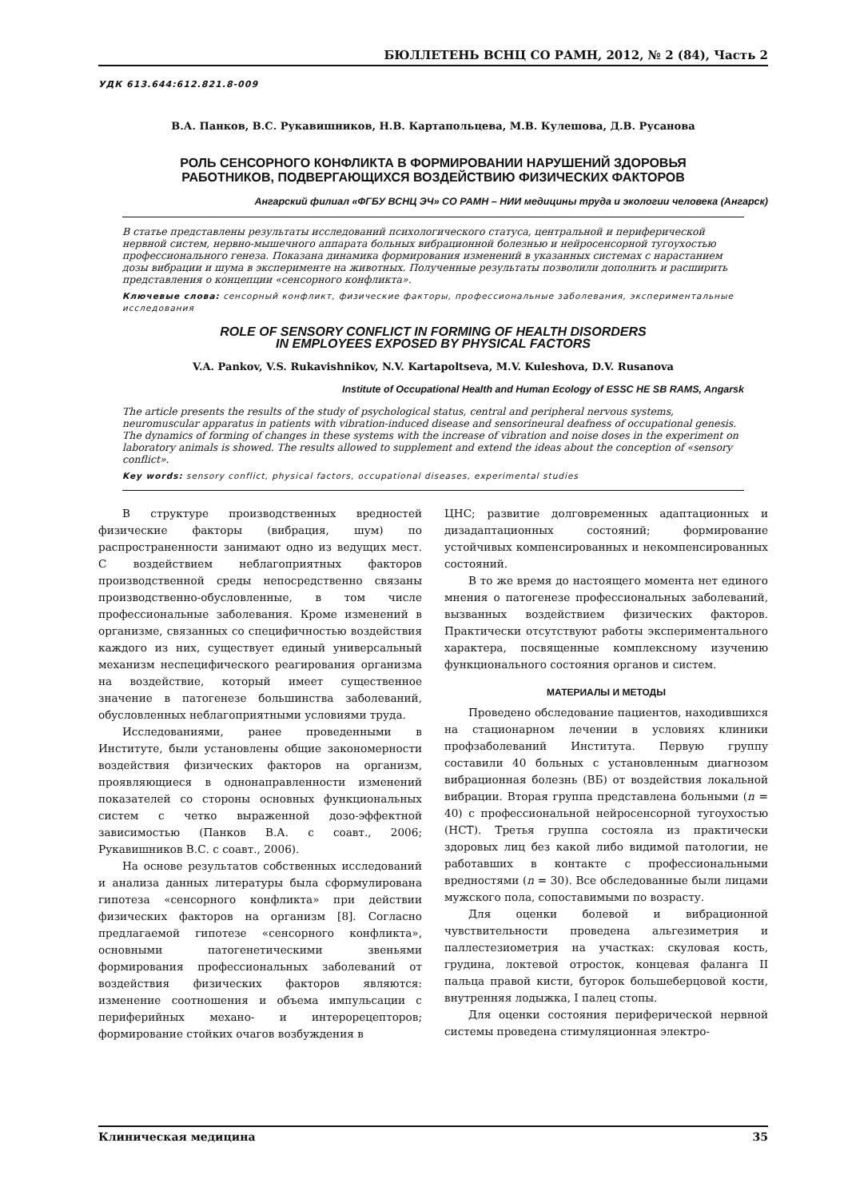БЮЛЛЕТЕНЬ ВСНЦ СО РАМН, 2012, № 2 (84), Часть 2
УДК 613.644:612.821.8-009
В.А. Панков, В.С. Рукавишников, Н.В. Картапольцева, М.В. Кулешова, Д.В. Русанова
РОЛЬ СЕНСОРНОГО КОНФЛИКТА В ФОРМИРОВАНИИ НАРУШЕНИЙ ЗДОРОВЬЯ
РАБОТНИКОВ, ПОДВЕРГАЮЩИХСЯ ВОЗДЕЙСТВИЮ ФИЗИЧЕСКИХ ФАКТОРОВ
Ангарский филиал «ФГБУ ВСНЦ ЭЧ» СО РАМН – НИИ медицины труда и экологии человека (Ангарск)
В статье представлены результаты исследований психологического статуса, центральной и периферической нервной систем, нервно-мышечного аппарата больных вибрационной болезнью и нейросенсорной тугоухостью профессионального генеза. Показана динамика формирования изменений в указанных системах с нарастанием дозы вибрации и шума в эксперименте на животных. Полученные результаты позволили дополнить и расширить представления о концепции «сенсорного конфликта».
Ключевые слова: сенсорный конфликт, физические факторы, профессиональные заболевания, экспериментальные исследования
ROLE OF SENSORY CONFLICT IN FORMING OF HEALTH DISORDERS
IN EMPLOYEES EXPOSED BY PHYSICAL FACTORS
V.A. Pankov, V.S. Rukavishnikov, N.V. Kartapoltseva, M.V. Kuleshova, D.V. Rusanova
Institute of Occupational Health and Human Ecology of ESSC HE SB RAMS, Angarsk
The article presents the results of the study of psychological status, central and peripheral nervous systems, neuromuscular apparatus in patients with vibration-induced disease and sensorineural deafness of occupational genesis. The dynamics of forming of changes in these systems with the increase of vibration and noise doses in the experiment on laboratory animals is showed. The results allowed to supplement and extend the ideas about the conception of «sensory conflict».
Key words: sensory conflict, physical factors, occupational diseases, experimental studies
В структуре производственных вредностей физические факторы (вибрация, шум) по распространенности занимают одно из ведущих мест. С воздействием неблагоприятных факторов производственной среды непосредственно связаны производственно-обусловленные, в том числе профессиональные заболевания. Кроме изменений в организме, связанных со специфичностью воздействия каждого из них, существует единый универсальный механизм неспецифического реагирования организма на воздействие, который имеет существенное значение в патогенезе большинства заболеваний, обусловленных неблагоприятными условиями труда.
Исследованиями, ранее проведенными в Институте, были установлены общие закономерности воздействия физических факторов на организм, проявляющиеся в однонаправленности изменений показателей со стороны основных функциональных систем с четко выраженной дозо-эффектной зависимостью (Панков В.А. с соавт., 2006; Рукавишников В.С. с соавт., 2006).
На основе результатов собственных исследований и анализа данных литературы была сформулирована гипотеза «сенсорного конфликта» при действии физических факторов на организм [8]. Согласно предлагаемой гипотезе «сенсорного конфликта», основными патогенетическими звеньями формирования профессиональных заболеваний от воздействия физических факторов являются: изменение соотношения и объема импульсации с периферийных механо- и интерорецепторов; формирование стойких очагов возбуждения в
ЦНС; развитие долговременных адаптационных и дизадаптационных состояний; формирование устойчивых компенсированных и некомпенсированных состояний.
В то же время до настоящего момента нет единого мнения о патогенезе профессиональных заболеваний, вызванных воздействием физических факторов. Практически отсутствуют работы экспериментального характера, посвященные комплексному изучению функционального состояния органов и систем.
МАТЕРИАЛЫ И МЕТОДЫ
Проведено обследование пациентов, находившихся на стационарном лечении в условиях клиники профзаболеваний Института. Первую группу составили 40 больных с установленным диагнозом вибрационная болезнь (ВБ) от воздействия локальной вибрации. Вторая группа представлена больными (n = 40) с профессиональной нейросенсорной тугоухостью (НСТ). Третья группа состояла из практически здоровых лиц без какой либо видимой патологии, не работавших в контакте с профессиональными вредностями (n = 30). Все обследованные были лицами мужского пола, сопоставимыми по возрасту.
Для оценки болевой и вибрационной чувствительности проведена альгезиметрия и паллестезиометрия на участках: скуловая кость, грудина, локтевой отросток, концевая фаланга II пальца правой кисти, бугорок большеберцовой кости, внутренняя лодыжка, I палец стопы.
Для оценки состояния периферической нервной системы проведена стимуляционная электро-
Клиническая медицина 35